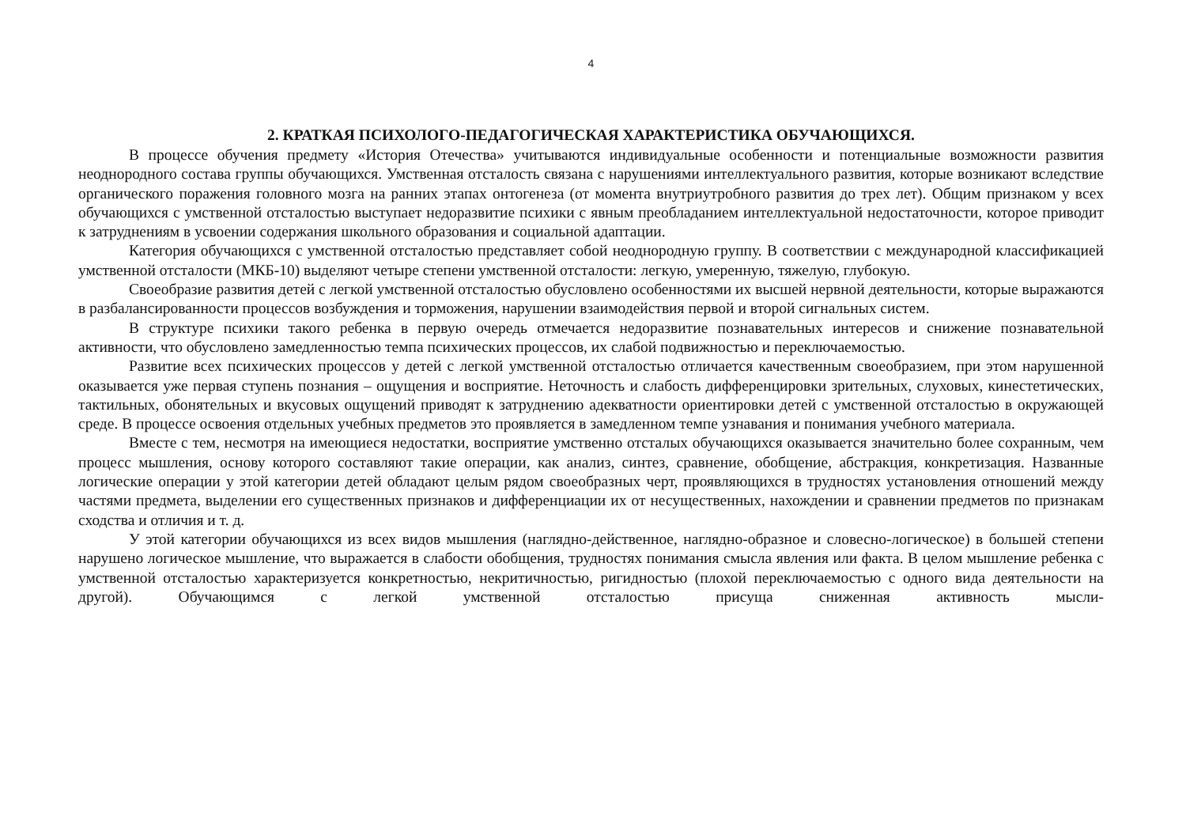4
2. КРАТКАЯ ПСИХОЛОГО-ПЕДАГОГИЧЕСКАЯ ХАРАКТЕРИСТИКА ОБУЧАЮЩИХСЯ.
В процессе обучения предмету «История Отечества» учитываются индивидуальные особенности и потенциальные возможности развития неоднородного состава группы обучающихся. Умственная отсталость связана с нарушениями интеллектуального развития, которые возникают вследствие органического поражения головного мозга на ранних этапах онтогенеза (от момента внутриутробного развития до трех лет). Общим признаком у всех обучающихся с умственной отсталостью выступает недоразвитие психики с явным преобладанием интеллектуальной недостаточности, которое приводит к затруднениям в усвоении содержания школьного образования и социальной адаптации.
Категория обучающихся с умственной отсталостью представляет собой неоднородную группу. В соответствии с международной классификацией умственной отсталости (МКБ-10) выделяют четыре степени умственной отсталости: легкую, умеренную, тяжелую, глубокую.
Своеобразие развития детей с легкой умственной отсталостью обусловлено особенностями их высшей нервной деятельности, которые выражаются в разбалансированности процессов возбуждения и торможения, нарушении взаимодействия первой и второй сигнальных систем.
В структуре психики такого ребенка в первую очередь отмечается недоразвитие познавательных интересов и снижение познавательной активности, что обусловлено замедленностью темпа психических процессов, их слабой подвижностью и переключаемостью.
Развитие всех психических процессов у детей с легкой умственной отсталостью отличается качественным своеобразием, при этом нарушенной оказывается уже первая ступень познания – ощущения и восприятие. Неточность и слабость дифференцировки зрительных, слуховых, кинестетических, тактильных, обонятельных и вкусовых ощущений приводят к затруднению адекватности ориентировки детей с умственной отсталостью в окружающей среде. В процессе освоения отдельных учебных предметов это проявляется в замедленном темпе узнавания и понимания учебного материала.
Вместе с тем, несмотря на имеющиеся недостатки, восприятие умственно отсталых обучающихся оказывается значительно более сохранным, чем процесс мышления, основу которого составляют такие операции, как анализ, синтез, сравнение, обобщение, абстракция, конкретизация. Названные логические операции у этой категории детей обладают целым рядом своеобразных черт, проявляющихся в трудностях установления отношений между частями предмета, выделении его существенных признаков и дифференциации их от несущественных, нахождении и сравнении предметов по признакам сходства и отличия и т. д.
У этой категории обучающихся из всех видов мышления (наглядно-действенное, наглядно-образное и словесно-логическое) в большей степени нарушено логическое мышление, что выражается в слабости обобщения, трудностях понимания смысла явления или факта. В целом мышление ребенка с умственной отсталостью характеризуется конкретностью, некритичностью, ригидностью (плохой переключаемостью с одного вида деятельности на другой). Обучающимся с легкой умственной отсталостью присуща сниженная активность мысли-